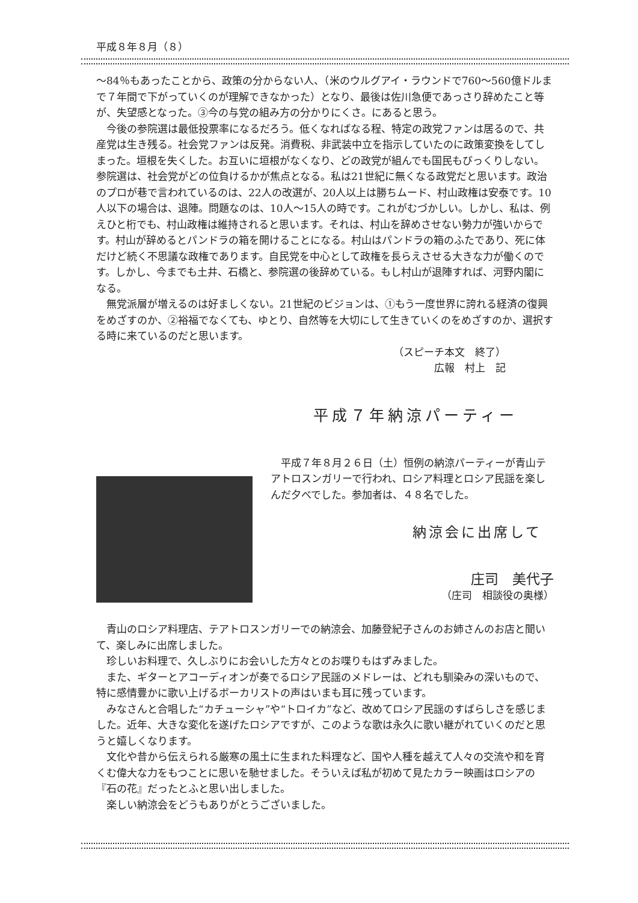平成８年８月（８）
〜84％もあったことから、政策の分からない人、（米のウルグアイ・ラウンドで760〜560億ドルまで７年間で下がっていくのが理解できなかった）となり、最後は佐川急便であっさり辞めたこと等が、失望感となった。③今の与党の組み方の分かりにくさ。にあると思う。
　今後の参院選は最低投票率になるだろう。低くなればなる程、特定の政党ファンは居るので、共産党は生き残る。社会党ファンは反発。消費税、非武装中立を指示していたのに政策変換をしてしまった。垣根を失くした。お互いに垣根がなくなり、どの政党が組んでも国民もびっくりしない。参院選は、社会党がどの位負けるかが焦点となる。私は21世紀に無くなる政党だと思います。政治のプロが巷で言われているのは、22人の改選が、20人以上は勝ちムード、村山政権は安泰です。10人以下の場合は、退陣。問題なのは、10人〜15人の時です。これがむづかしい。しかし、私は、例えひと桁でも、村山政権は維持されると思います。それは、村山を辞めさせない勢力が強いからです。村山が辞めるとパンドラの箱を開けることになる。村山はパンドラの箱のふたであり、死に体だけど続く不思議な政権であります。自民党を中心として政権を長らえさせる大きな力が働くのです。しかし、今までも土井、石橋と、参院選の後辞めている。もし村山が退陣すれば、河野内閣になる。
　無党派層が増えるのは好ましくない。21世紀のビジョンは、①もう一度世界に誇れる経済の復興をめざすのか、②裕福でなくても、ゆとり、自然等を大切にして生きていくのをめざすのか、選択する時に来ているのだと思います。
（スピーチ本文　終了）
広報　村上　記
平成７年納涼パーティー
　平成７年８月２６日（土）恒例の納涼パーティーが青山テアトロスンガリーで行われ、ロシア料理とロシア民謡を楽しんだ夕べでした。参加者は、４８名でした。
納涼会に出席して
庄司　美代子
（庄司　相談役の奥様）
　青山のロシア料理店、テアトロスンガリーでの納涼会、加藤登紀子さんのお姉さんのお店と聞いて、楽しみに出席しました。
　珍しいお料理で、久しぶりにお会いした方々とのお喋りもはずみました。
　また、ギターとアコーディオンが奏でるロシア民謡のメドレーは、どれも馴染みの深いもので、特に感情豊かに歌い上げるボーカリストの声はいまも耳に残っています。
　みなさんと合唱した“カチューシャ”や“トロイカ”など、改めてロシア民謡のすばらしさを感じました。近年、大きな変化を遂げたロシアですが、このような歌は永久に歌い継がれていくのだと思うと嬉しくなります。
　文化や昔から伝えられる厳寒の風土に生まれた料理など、国や人種を越えて人々の交流や和を育くむ偉大な力をもつことに思いを馳せました。そういえば私が初めて見たカラー映画はロシアの『石の花』だったとふと思い出しました。
　楽しい納涼会をどうもありがとうございました。